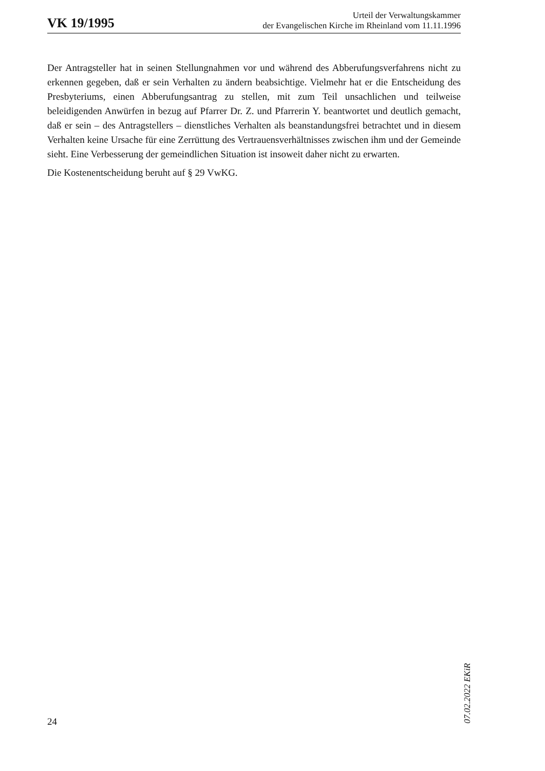VK 19/1995
Urteil der Verwaltungskammer
der Evangelischen Kirche im Rheinland vom 11.11.1996
Der Antragsteller hat in seinen Stellungnahmen vor und während des Abberufungsverfahrens nicht zu erkennen gegeben, daß er sein Verhalten zu ändern beabsichtige. Vielmehr hat er die Entscheidung des Presbyteriums, einen Abberufungsantrag zu stellen, mit zum Teil unsachlichen und teilweise beleidigenden Anwürfen in bezug auf Pfarrer Dr. Z. und Pfarrerin Y. beantwortet und deutlich gemacht, daß er sein – des Antragstellers – dienstliches Verhalten als beanstandungsfrei betrachtet und in diesem Verhalten keine Ursache für eine Zerrüttung des Vertrauensverhältnisses zwischen ihm und der Gemeinde sieht. Eine Verbesserung der gemeindlichen Situation ist insoweit daher nicht zu erwarten.
Die Kostenentscheidung beruht auf § 29 VwKG.
07.02.2022 EKiR
24